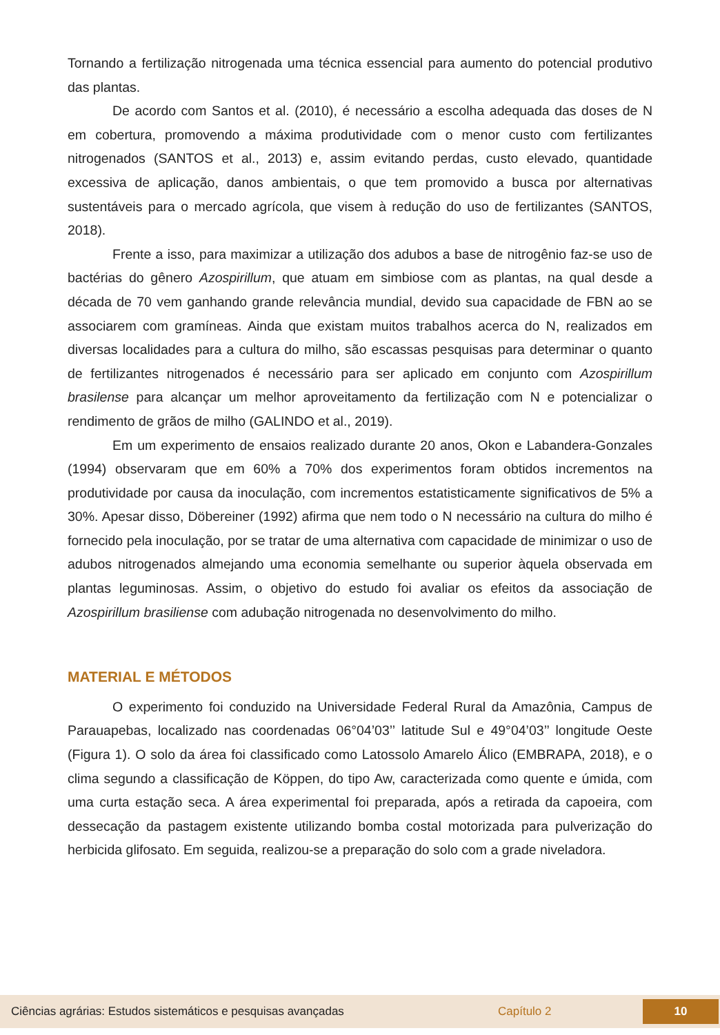Tornando a fertilização nitrogenada uma técnica essencial para aumento do potencial produtivo das plantas.
De acordo com Santos et al. (2010), é necessário a escolha adequada das doses de N em cobertura, promovendo a máxima produtividade com o menor custo com fertilizantes nitrogenados (SANTOS et al., 2013) e, assim evitando perdas, custo elevado, quantidade excessiva de aplicação, danos ambientais, o que tem promovido a busca por alternativas sustentáveis para o mercado agrícola, que visem à redução do uso de fertilizantes (SANTOS, 2018).
Frente a isso, para maximizar a utilização dos adubos a base de nitrogênio faz-se uso de bactérias do gênero Azospirillum, que atuam em simbiose com as plantas, na qual desde a década de 70 vem ganhando grande relevância mundial, devido sua capacidade de FBN ao se associarem com gramíneas. Ainda que existam muitos trabalhos acerca do N, realizados em diversas localidades para a cultura do milho, são escassas pesquisas para determinar o quanto de fertilizantes nitrogenados é necessário para ser aplicado em conjunto com Azospirillum brasilense para alcançar um melhor aproveitamento da fertilização com N e potencializar o rendimento de grãos de milho (GALINDO et al., 2019).
Em um experimento de ensaios realizado durante 20 anos, Okon e Labandera-Gonzales (1994) observaram que em 60% a 70% dos experimentos foram obtidos incrementos na produtividade por causa da inoculação, com incrementos estatisticamente significativos de 5% a 30%. Apesar disso, Döbereiner (1992) afirma que nem todo o N necessário na cultura do milho é fornecido pela inoculação, por se tratar de uma alternativa com capacidade de minimizar o uso de adubos nitrogenados almejando uma economia semelhante ou superior àquela observada em plantas leguminosas. Assim, o objetivo do estudo foi avaliar os efeitos da associação de Azospirillum brasiliense com adubação nitrogenada no desenvolvimento do milho.
MATERIAL E MÉTODOS
O experimento foi conduzido na Universidade Federal Rural da Amazônia, Campus de Parauapebas, localizado nas coordenadas 06°04’03’’ latitude Sul e 49°04’03’’ longitude Oeste (Figura 1). O solo da área foi classificado como Latossolo Amarelo Álico (EMBRAPA, 2018), e o clima segundo a classificação de Köppen, do tipo Aw, caracterizada como quente e úmida, com uma curta estação seca. A área experimental foi preparada, após a retirada da capoeira, com dessecação da pastagem existente utilizando bomba costal motorizada para pulverização do herbicida glifosato. Em seguida, realizou-se a preparação do solo com a grade niveladora.
Ciências agrárias: Estudos sistemáticos e pesquisas avançadas Capítulo 2 10